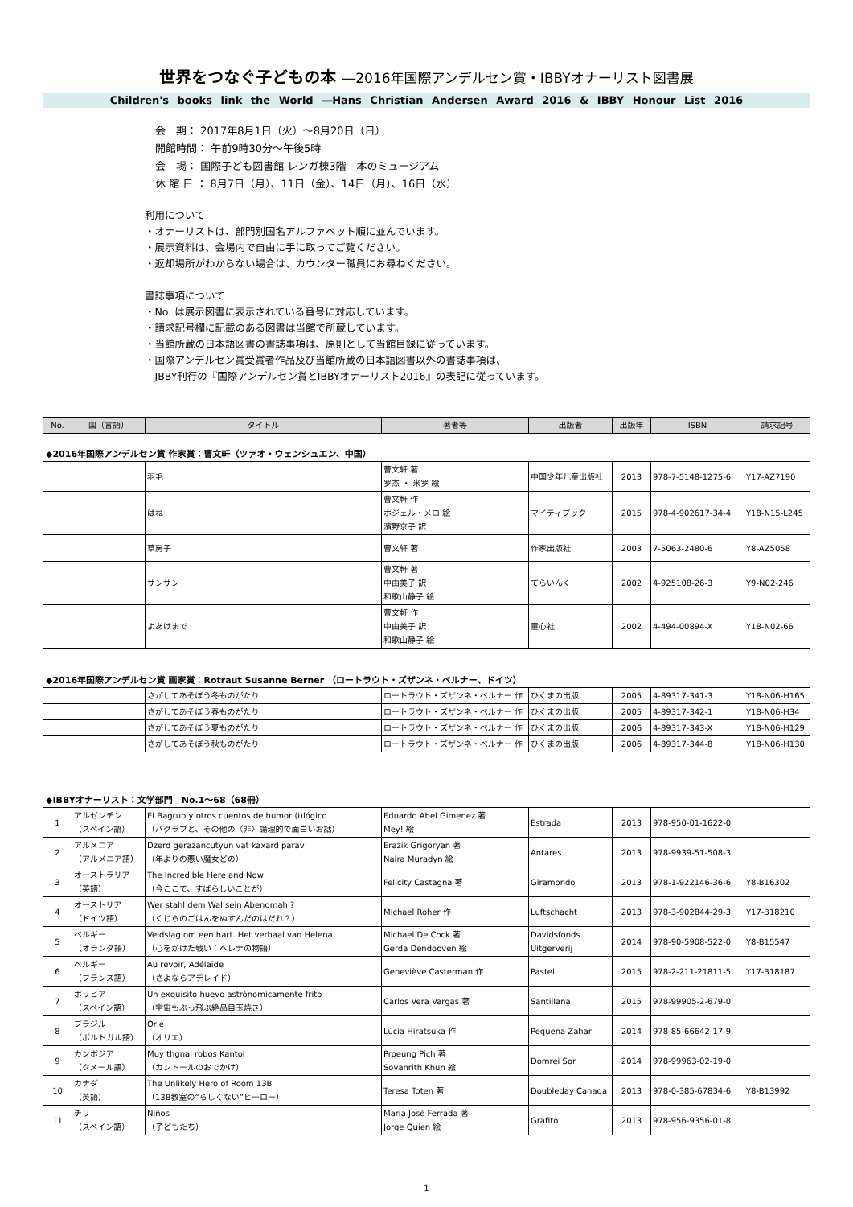世界をつなぐ子どもの本 ―2016年国際アンデルセン賞・IBBYオナーリスト図書展
Children's books link the World ―Hans Christian Andersen Award 2016 & IBBY Honour List 2016
会　期： 2017年8月1日（火）～8月20日（日）
開館時間： 午前9時30分～午後5時
会　場： 国際子ども図書館 レンガ棟3階　本のミュージアム
休 館 日 ： 8月7日（月）、11日（金）、14日（月）、16日（水）
利用について
・オナーリストは、部門別国名アルファベット順に並んでいます。
・展示資料は、会場内で自由に手に取ってご覧ください。
・返却場所がわからない場合は、カウンター職員にお尋ねください。
書誌事項について
・No. は展示図書に表示されている番号に対応しています。
・請求記号欄に記載のある図書は当館で所蔵しています。
・当館所蔵の日本語図書の書誌事項は、原則として当館目録に従っています。
・国際アンデルセン賞受賞者作品及び当館所蔵の日本語図書以外の書誌事項は、
　JBBY刊行の『国際アンデルセン賞とIBBYオナーリスト2016』の表記に従っています。
| No. | 国（言語） | タイトル | 著者等 | 出版者 | 出版年 | ISBN | 請求記号 |
| --- | --- | --- | --- | --- | --- | --- | --- |
◆2016年国際アンデルセン賞 作家賞：曹文軒（ツァオ・ウェンシュエン、中国）
| | | 羽毛 | 曹文轩 著 罗杰 ・ 米罗 絵 | 中国少年儿童出版社 | 2013 | 978-7-5148-1275-6 | Y17-AZ7190 |
| | | はね | 曹文軒 作 ホジェル・メロ 絵 濱野京子 訳 | マイティブック | 2015 | 978-4-902617-34-4 | Y18-N15-L245 |
| | | 草房子 | 曹文轩 著 | 作家出版社 | 2003 | 7-5063-2480-6 | Y8-AZ5058 |
| | | サンサン | 曹文軒 著 中由美子 訳 和歌山静子 絵 | てらいんく | 2002 | 4-925108-26-3 | Y9-N02-246 |
| | | よあけまで | 曹文軒 作 中由美子 訳 和歌山静子 絵 | 童心社 | 2002 | 4-494-00894-X | Y18-N02-66 |
◆2016年国際アンデルセン賞 画家賞：Rotraut Susanne Berner （ロートラウト・ズザンネ・ベルナー、ドイツ）
| | | さがしてあそぼう冬ものがたり | ロートラウト・ズザンネ・ベルナー 作 | ひくまの出版 | 2005 | 4-89317-341-3 | Y18-N06-H165 |
| | | さがしてあそぼう春ものがたり | ロートラウト・ズザンネ・ベルナー 作 | ひくまの出版 | 2005 | 4-89317-342-1 | Y18-N06-H34 |
| | | さがしてあそぼう夏ものがたり | ロートラウト・ズザンネ・ベルナー 作 | ひくまの出版 | 2006 | 4-89317-343-X | Y18-N06-H129 |
| | | さがしてあそぼう秋ものがたり | ロートラウト・ズザンネ・ベルナー 作 | ひくまの出版 | 2006 | 4-89317-344-8 | Y18-N06-H130 |
◆IBBYオナーリスト：文学部門　No.1～68（68冊）
| 1 | アルゼンチン （スペイン語） | El Bagrub y otros cuentos de humor (i)lógico （バグラブと、その他の〈非〉論理的で面白いお話） | Eduardo Abel Gimenez 著 Mey! 絵 | Estrada | 2013 | 978-950-01-1622-0 | |
| 2 | アルメニア （アルメニア語） | Dzerd gerazancutyun vat kaxard parav （年よりの悪い魔女どの） | Erazik Grigoryan 著 Naira Muradyn 絵 | Antares | 2013 | 978-9939-51-508-3 | |
| 3 | オーストラリア （英語） | The Incredible Here and Now （今ここで、すばらしいことが） | Felicity Castagna 著 | Giramondo | 2013 | 978-1-922146-36-6 | Y8-B16302 |
| 4 | オーストリア （ドイツ語） | Wer stahl dem Wal sein Abendmahl? （くじらのごはんをぬすんだのはだれ？） | Michael Roher 作 | Luftschacht | 2013 | 978-3-902844-29-3 | Y17-B18210 |
| 5 | ベルギー （オランダ語） | Veldslag om een hart. Het verhaal van Helena （心をかけた戦い：ヘレナの物語） | Michael De Cock 著 Gerda Dendooven 絵 | Davidsfonds Uitgerverij | 2014 | 978-90-5908-522-0 | Y8-B15547 |
| 6 | ベルギー （フランス語） | Au revoir, Adélaïde （さよならアデレイド） | Geneviève Casterman 作 | Pastel | 2015 | 978-2-211-21811-5 | Y17-B18187 |
| 7 | ボリビア （スペイン語） | Un exquisito huevo astrónomicamente frito （宇宙もぶっ飛ぶ絶品目玉焼き） | Carlos Vera Vargas 著 | Santillana | 2015 | 978-99905-2-679-0 | |
| 8 | ブラジル （ポルトガル語） | Orie （オリエ） | Lúcia Hiratsuka 作 | Pequena Zahar | 2014 | 978-85-66642-17-9 | |
| 9 | カンボジア （クメール語） | Muy thgnai robos Kantol （カントールのおでかけ） | Proeung Pich 著 Sovanrith Khun 絵 | Domrei Sor | 2014 | 978-99963-02-19-0 | |
| 10 | カナダ （英語） | The Unlikely Hero of Room 13B （13B教室の“らしくない”ヒーロー） | Teresa Toten 著 | Doubleday Canada | 2013 | 978-0-385-67834-6 | Y8-B13992 |
| 11 | チリ （スペイン語） | Niños （子どもたち） | María José Ferrada 著 Jorge Quien 絵 | Grafito | 2013 | 978-956-9356-01-8 | |
1